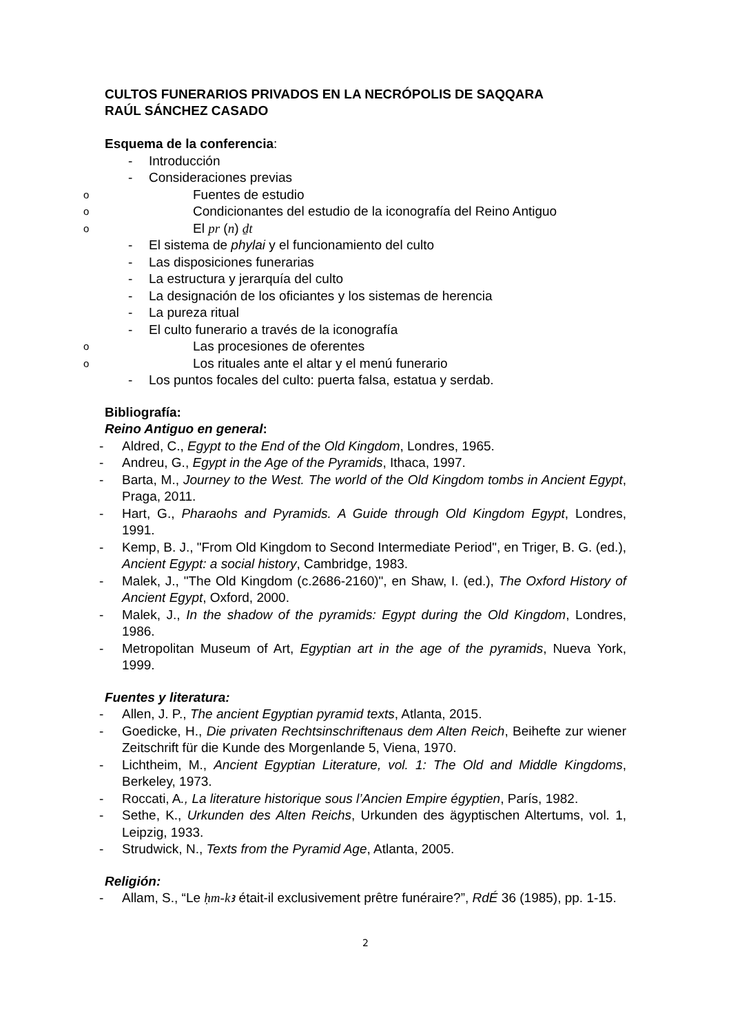CULTOS FUNERARIOS PRIVADOS EN LA NECRÓPOLIS DE SAQQARA
RAÚL SÁNCHEZ CASADO
Esquema de la conferencia:
- Introducción
- Consideraciones previas
o Fuentes de estudio
o Condicionantes del estudio de la iconografía del Reino Antiguo
o El pr (n) ḏt
- El sistema de phylai y el funcionamiento del culto
- Las disposiciones funerarias
- La estructura y jerarquía del culto
- La designación de los oficiantes y los sistemas de herencia
- La pureza ritual
- El culto funerario a través de la iconografía
o Las procesiones de oferentes
o Los rituales ante el altar y el menú funerario
- Los puntos focales del culto: puerta falsa, estatua y serdab.
Bibliografía:
Reino Antiguo en general:
- Aldred, C., Egypt to the End of the Old Kingdom, Londres, 1965.
- Andreu, G., Egypt in the Age of the Pyramids, Ithaca, 1997.
- Barta, M., Journey to the West. The world of the Old Kingdom tombs in Ancient Egypt, Praga, 2011.
- Hart, G., Pharaohs and Pyramids. A Guide through Old Kingdom Egypt, Londres, 1991.
- Kemp, B. J., "From Old Kingdom to Second Intermediate Period", en Triger, B. G. (ed.), Ancient Egypt: a social history, Cambridge, 1983.
- Malek, J., "The Old Kingdom (c.2686-2160)", en Shaw, I. (ed.), The Oxford History of Ancient Egypt, Oxford, 2000.
- Malek, J., In the shadow of the pyramids: Egypt during the Old Kingdom, Londres, 1986.
- Metropolitan Museum of Art, Egyptian art in the age of the pyramids, Nueva York, 1999.
Fuentes y literatura:
- Allen, J. P., The ancient Egyptian pyramid texts, Atlanta, 2015.
- Goedicke, H., Die privaten Rechtsinschriftenaus dem Alten Reich, Beihefte zur wiener Zeitschrift für die Kunde des Morgenlande 5, Viena, 1970.
- Lichtheim, M., Ancient Egyptian Literature, vol. 1: The Old and Middle Kingdoms, Berkeley, 1973.
- Roccati, A., La literature historique sous l’Ancien Empire égyptien, París, 1982.
- Sethe, K., Urkunden des Alten Reichs, Urkunden des ägyptischen Altertums, vol. 1, Leipzig, 1933.
- Strudwick, N., Texts from the Pyramid Age, Atlanta, 2005.
Religión:
- Allam, S., “Le ḥm-kꜣ était-il exclusivement prêtre funéraire?”, RdÉ 36 (1985), pp. 1-15.
2